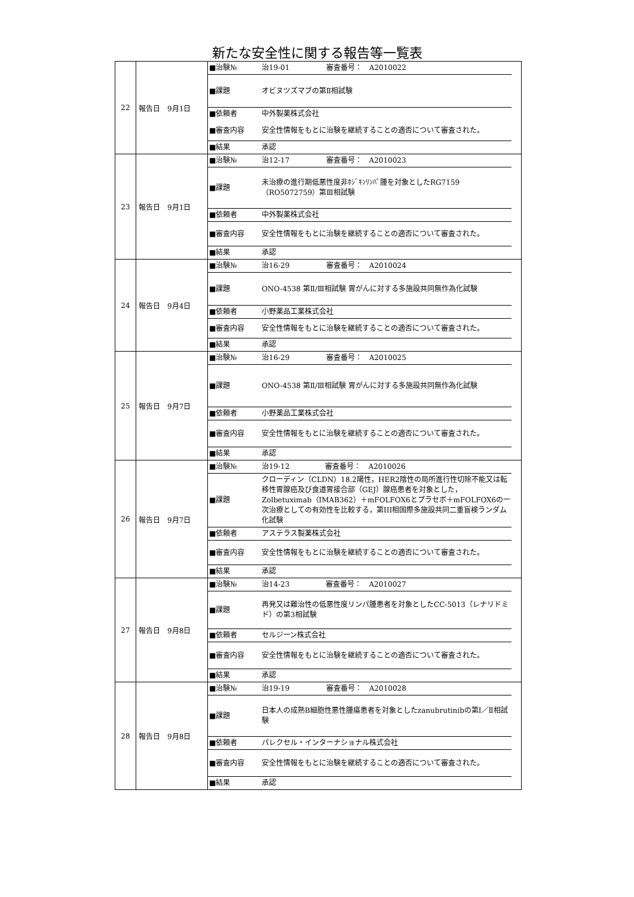新たな安全性に関する報告等一覧表
| 22 | 報告日 9月1日 | / ■治験№ / 治19-01 / 審査番号： A2010022 / / ■課題 / オビヌツズマブの第Ⅱ相試験 / / / ■依頼者 / 中外製薬株式会社 / / / ■審査内容 / 安全性情報をもとに治験を継続することの適否について審査された。 / / / ■結果 / 承認 / / |
| 23 | 報告日 9月1日 | / ■治験№ / 治12-17 / 審査番号： A2010023 / / ■課題 / 未治療の進行期低悪性度非ﾎｼﾞｷﾝﾘﾝﾊﾟ腫を対象としたRG7159（RO5072759）第Ⅲ相試験 / / / ■依頼者 / 中外製薬株式会社 / / / ■審査内容 / 安全性情報をもとに治験を継続することの適否について審査された。 / / / ■結果 / 承認 / / |
| 24 | 報告日 9月4日 | / ■治験№ / 治16-29 / 審査番号： A2010024 / / ■課題 / ONO-4538 第Ⅱ/Ⅲ相試験 胃がんに対する多施設共同無作為化試験 / / / ■依頼者 / 小野薬品工業株式会社 / / / ■審査内容 / 安全性情報をもとに治験を継続することの適否について審査された。 / / / ■結果 / 承認 / / |
| 25 | 報告日 9月7日 | / ■治験№ / 治16-29 / 審査番号： A2010025 / / ■課題 / ONO-4538 第Ⅱ/Ⅲ相試験 胃がんに対する多施設共同無作為化試験 / / / ■依頼者 / 小野薬品工業株式会社 / / / ■審査内容 / 安全性情報をもとに治験を継続することの適否について審査された。 / / / ■結果 / 承認 / / |
| 26 | 報告日 9月7日 | / ■治験№ / 治19-12 / 審査番号： A2010026 / / ■課題 / クローディン（CLDN）18.2陽性，HER2陰性の局所進行性切除不能又は転移性胃腺癌及び食道胃接合部（GEJ）腺癌患者を対象とした，Zolbetuximab（IMAB362）＋mFOLFOX6とプラセボ＋mFOLFOX6の一次治療としての有効性を比較する，第III相国際多施設共同二重盲検ランダム化試験 / / / ■依頼者 / アステラス製薬株式会社 / / / ■審査内容 / 安全性情報をもとに治験を継続することの適否について審査された。 / / / ■結果 / 承認 / / |
| 27 | 報告日 9月8日 | / ■治験№ / 治14-23 / 審査番号： A2010027 / / ■課題 / 再発又は難治性の低悪性度リンパ腫患者を対象としたCC-5013（レナリドミド）の第3相試験 / / / ■依頼者 / セルジーン株式会社 / / / ■審査内容 / 安全性情報をもとに治験を継続することの適否について審査された。 / / / ■結果 / 承認 / / |
| 28 | 報告日 9月8日 | / ■治験№ / 治19-19 / 審査番号： A2010028 / / ■課題 / 日本人の成熟B細胞性悪性腫瘍患者を対象としたzanubrutinibの第Ⅰ／Ⅱ相試験 / / / ■依頼者 / パレクセル・インターナショナル株式会社 / / / ■審査内容 / 安全性情報をもとに治験を継続することの適否について審査された。 / / / ■結果 / 承認 / / |